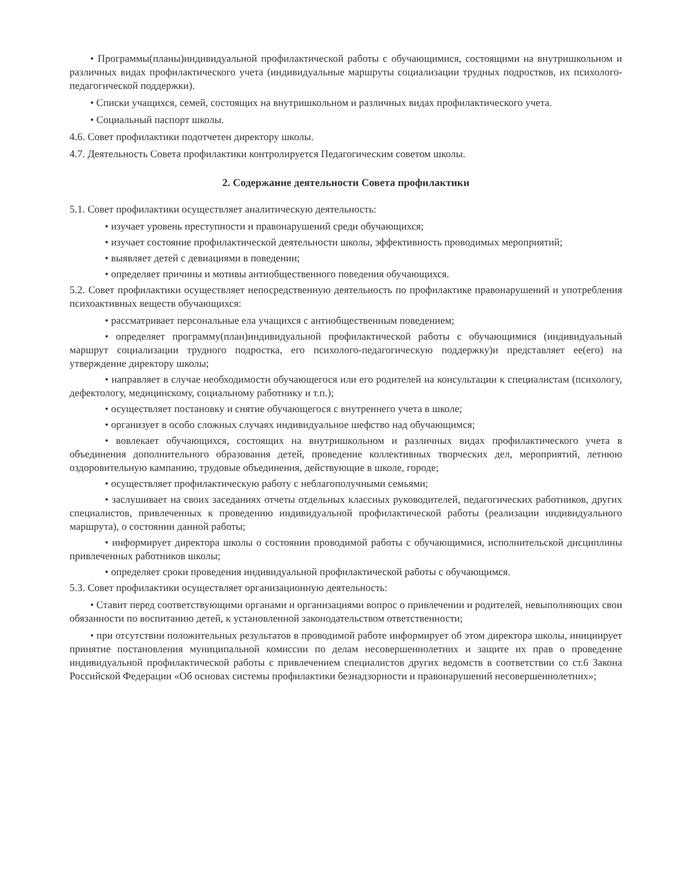• Программы(планы)индивидуальной профилактической работы с обучающимися, состоящими на внутришкольном и различных видах профилактического учета (индивидуальные маршруты социализации трудных подростков, их психолого-педагогической поддержки).
• Списки учащихся, семей, состоящих на внутришкольном и различных видах профилактического учета.
• Социальный паспорт школы.
4.6. Совет профилактики подотчетен директору школы.
4.7. Деятельность Совета профилактики контролируется Педагогическим советом школы.
2. Содержание деятельности Совета профилактики
5.1. Совет профилактики осуществляет аналитическую деятельность:
• изучает уровень преступности и правонарушений среди обучающихся;
• изучает состояние профилактической деятельности школы, эффективность проводимых мероприятий;
• выявляет детей с девиациями в поведении;
• определяет причины и мотивы антиобщественного поведения обучающихся.
5.2. Совет профилактики осуществляет непосредственную деятельность по профилактике правонарушений и употребления психоактивных веществ обучающихся:
• рассматривает персональные ела учащихся с антиобщественным поведением;
• определяет программу(план)индивидуальной профилактической работы с обучающимися (индивидуальный маршрут социализации трудного подростка, его психолого-педагогическую поддержку)и представляет ее(его) на утверждение директору школы;
• направляет в случае необходимости обучающегося или его родителей на консультации к специалистам (психологу, дефектологу, медицинскому, социальному работнику и т.п.);
• осуществляет постановку и снятие обучающегося с внутреннего учета в школе;
• организует в особо сложных случаях индивидуальное шефство над обучающимся;
• вовлекает обучающихся, состоящих на внутришкольном и различных видах профилактического учета в объединения дополнительного образования детей, проведение коллективных творческих дел, мероприятий, летнюю оздоровительную кампанию, трудовые объединения, действующие в школе, городе;
• осуществляет профилактическую работу с неблагополучными семьями;
• заслушивает на своих заседаниях отчеты отдельных классных руководителей, педагогических работников, других специалистов, привлеченных к проведению индивидуальной профилактической работы (реализации индивидуального маршрута), о состоянии данной работы;
• информирует директора школы о состоянии проводимой работы с обучающимися, исполнительской дисциплины привлеченных работников школы;
• определяет сроки проведения индивидуальной профилактической работы с обучающимся.
5.3. Совет профилактики осуществляет организационную деятельность:
• Ставит перед соответствующими органами и организациями вопрос о привлечении и родителей, невыполняющих свои обязанности по воспитанию детей, к установленной законодательством ответственности;
• при отсутствии положительных результатов в проводимой работе информирует об этом директора школы, инициирует принятие постановления муниципальной комиссии по делам несовершеннолетних и защите их прав о проведение индивидуальной профилактической работы с привлечением специалистов других ведомств в соответствии со ст.6 Закона Российской Федерации «Об основах системы профилактики безнадзорности и правонарушений несовершеннолетних»;